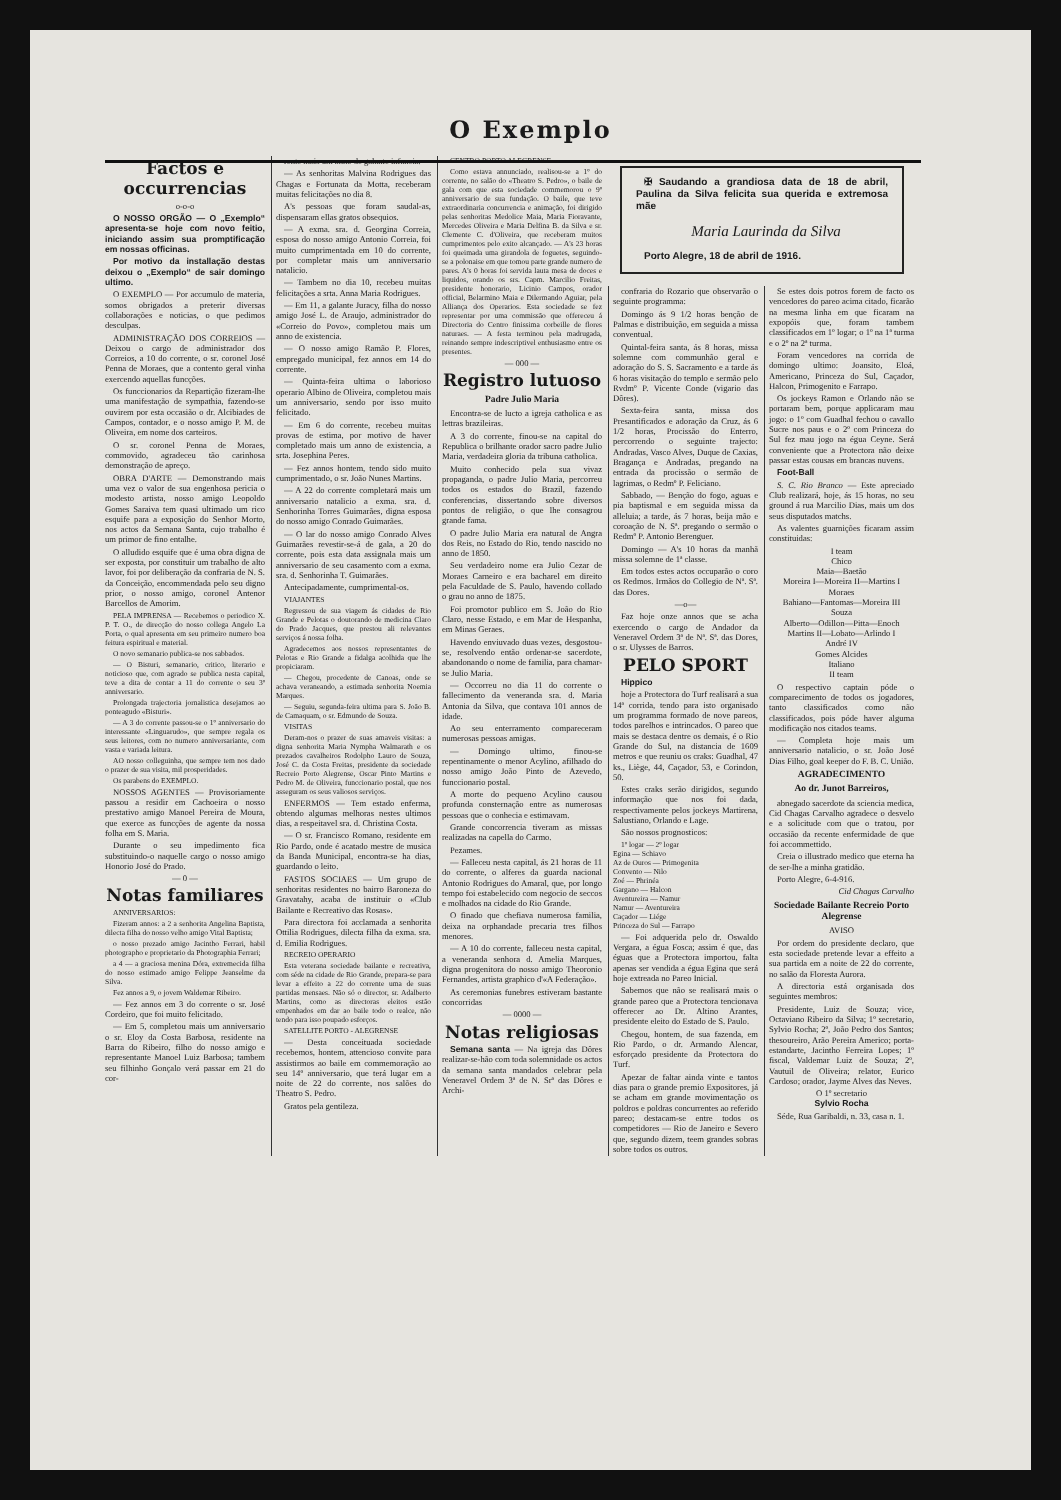O Exemplo
Factos e occurrencias
o-o-o
O NOSSO ORGÃO — O „Exemplo“ apresenta-se hoje com novo feitio, iniciando assim sua promptificação em nossas officinas.
Por motivo da installação destas deixou o „Exemplo“ de sair domingo ultimo.
O EXEMPLO — Por accumulo de materia, somos obrigados a preterir diversas collaborações e noticias, o que pedimos desculpas.
ADMINISTRAÇÃO DOS CORREIOS — Deixou o cargo de administrador dos Correios, a 10 do corrente, o sr. coronel José Penna de Moraes, que a contento geral vinha exercendo aquellas funcções.
Os funccionarios da Repartição fizeram-lhe uma manifestação de sympathia, fazendo-se ouvirem por esta occasião o dr. Alcibiades de Campos, contador, e o nosso amigo P. M. de Oliveira, em nome dos carteiros.
O sr. coronel Penna de Moraes, commovido, agradeceu tão carinhosa demonstração de apreço.
OBRA D'ARTE — Demonstrando mais uma vez o valor de sua engenhosa pericia o modesto artista, nosso amigo Leopoldo Gomes Saraiva tem quasi ultimado um rico esquife para a exposição do Senhor Morto, nos actos da Semana Santa, cujo trabalho é um primor de fino entalhe.
O alludido esquife que é uma obra digna de ser exposta, por constituir um trabalho de alto lavor, foi por deliberação da confraria de N. S. da Conceição, encommendada pelo seu digno prior, o nosso amigo, coronel Antenor Barcellos de Amorim.
PELA IMPRENSA — Recebemos o periodico X. P. T. O., de direcção do nosso collega Angelo La Porta, o qual apresenta em seu primeiro numero boa feitura espiritual e material.
O novo semanario publica-se nos sabbados.
— O Bisturi, semanario, critico, literario e noticioso que, com agrado se publica nesta capital, teve a dita de contar a 11 do corrente o seu 3º anniversario.
Prolongada trajectoria jornalistica desejamos ao ponteagudo «Bisturi».
— A 3 do corrente passou-se o 1º anniversario do interessante «Linguarudo», que sempre regala os seus leitores, com no numero anniversariante, com vasta e variada leitura.
AO nosso colleguinha, que sempre tem nos dado o prazer de sua visita, mil prosperidades.
Os parabens do EXEMPLO.
NOSSOS AGENTES — Provisoriamente passou a residir em Cachoeira o nosso prestativo amigo Manoel Pereira de Moura, que exerce as funcções de agente da nossa folha em S. Maria.
Durante o seu impedimento fica substituindo-o naquelle cargo o nosso amigo Honorio José do Prado.
— 0 —
Notas familiares
ANNIVERSARIOS:
Fizeram annos: a 2 a senhorita Angelina Baptista, dilecta filha do nosso velho amigo Vital Baptista;
o nosso prezado amigo Jacintho Ferrari, habil photographo e proprietario da Photographia Ferrari;
a 4 — a graciosa menina Dóra, extremecida filha do nosso estimado amigo Felippe Jeanselme da Silva.
Fez annos a 9, o jovem Waldemar Ribeiro.
— Fez annos em 3 do corrente o sr. José Cordeiro, que foi muito felicitado.
— Em 5, completou mais um anniversario o sr. Eloy da Costa Barbosa, residente na Barra do Ribeiro, filho do nosso amigo e representante Manoel Luiz Barbosa; tambem seu filhinho Gonçalo verá passar em 21 do cor-
rente mais um anno de galante infancia.
— As senhoritas Malvina Rodrigues das Chagas e Fortunata da Motta, receberam muitas felicitações no dia 8.
A's pessoas que foram saudal-as, dispensaram ellas gratos obsequios.
— A exma. sra. d. Georgina Correia, esposa do nosso amigo Antonio Correia, foi muito cumprimentada em 10 do corrente, por completar mais um anniversario natalicio.
— Tambem no dia 10, recebeu muitas felicitações a srta. Anna Maria Rodrigues.
— Em 11, a galante Juracy, filha do nosso amigo José L. de Araujo, administrador do «Correio do Povo», completou mais um anno de existencia.
— O nosso amigo Ramão P. Flores, empregado municipal, fez annos em 14 do corrente.
— Quinta-feira ultima o laborioso operario Albino de Oliveira, completou mais um anniversario, sendo por isso muito felicitado.
— Em 6 do corrente, recebeu muitas provas de estima, por motivo de haver completado mais um anno de existencia, a srta. Josephina Peres.
— Fez annos hontem, tendo sido muito cumprimentado, o sr. João Nunes Martins.
— A 22 do corrente completará mais um anniversario natalicio a exma. sra. d. Senhorinha Torres Guimarães, digna esposa do nosso amigo Conrado Guimarães.
— O lar do nosso amigo Conrado Alves Guimarães revestir-se-á de gala, a 20 do corrente, pois esta data assignala mais um anniversario de seu casamento com a exma. sra. d. Senhorinha T. Guimarães.
Antecipadamente, cumprimental-os.
VIAJANTES
Regressou de sua viagem ás cidades de Rio Grande e Pelotas o doutorando de medicina Claro do Prado Jacques, que prestou ali relevantes serviços á nossa folha.
Agradecemos aos nossos representantes de Pelotas e Rio Grande a fidalga acolhida que lhe propiciaram.
— Chegou, procedente de Canoas, onde se achava veraneando, a estimada senhorita Noemia Marques.
— Seguiu, segunda-feira ultima para S. João B. de Camaquam, o sr. Edmundo de Souza.
VISITAS
Deram-nos o prazer de suas amaveis visitas: a digna senhorita Maria Nympha Walmarath e os prezados cavalheiros Rodolpho Lauro de Souza, José C. da Costa Freitas, presidente da sociedade Recreio Porto Alegrense, Oscar Pinto Martins e Pedro M. de Oliveira, funccionario postal, que nos asseguram os seus valiosos serviços.
ENFERMOS — Tem estado enferma, obtendo algumas melhoras nestes ultimos dias, a respeitavel sra. d. Christina Costa.
— O sr. Francisco Romano, residente em Rio Pardo, onde é acatado mestre de musica da Banda Municipal, encontra-se ha dias, guardando o leito.
FASTOS SOCIAES — Um grupo de senhoritas residentes no bairro Baroneza do Gravatahy, acaba de instituir o «Club Bailante e Recreativo das Rosas».
Para directora foi acclamada a senhorita Ottilia Rodrigues, dilecta filha da exma. sra. d. Emilia Rodrigues.
RECREIO OPERARIO
Esta veterana sociedade bailante e recreativa, com séde na cidade de Rio Grande, prepara-se para levar a effeito a 22 do corrente uma de suas partidas mensaes. Não só o director, sr. Adalberto Martins, como as directoras eleitos estão empenhados em dar ao baile todo o realce, não tendo para isso poupado esforços.
SATELLITE PORTO - ALEGRENSE
— Desta conceituada sociedade recebemos, hontem, attencioso convite para assistirmos ao baile em commemoração ao seu 14º anniversario, que terá lugar em a noite de 22 do corrente, nos salões do Theatro S. Pedro.
Gratos pela gentileza.
CENTRO PORTO ALEGRENSE
Como estava annunciado, realisou-se a 1º do corrente, no salão do «Theatro S. Pedro», o baile de gala com que esta sociedade commemorou o 9º anniversario de sua fundação. O baile, que teve extraordinaria concurrencia e animação, foi dirigido pelas senhoritas Medolice Maia, Maria Fioravante, Mercedes Oliveira e Maria Delfina B. da Silva e sr. Clemente C. d'Oliveira, que receberam muitos cumprimentos pelo exito alcançado. — A's 23 horas foi queimada uma girandola de foguetes, seguindo-se a polonaise em que tomou parte grande numero de pares. A's 0 horas foi servida lauta mesa de doces e liquidos, orando os srs. Capm. Marcilio Freitas, presidente honorario, Licinio Campos, orador official, Belarmino Maia e Dilermando Aguiar, pela Alliança dos Operarios. Esta sociedade se fez representar por uma commissão que offereceu á Directoria do Centro finissima corbeille de flores naturaes. — A festa terminou pela madrugada, reinando sempre indescriptivel enthusiasmo entre os presentes.
— 000 —
Registro lutuoso
Padre Julio Maria
Encontra-se de lucto a igreja catholica e as lettras brazileiras.
A 3 do corrente, finou-se na capital do Republica o brilhante orador sacro padre Julio Maria, verdadeira gloria da tribuna catholica.
Muito conhecido pela sua vivaz propaganda, o padre Julio Maria, percorreu todos os estados do Brazil, fazendo conferencias, dissertando sobre diversos pontos de religião, o que lhe consagrou grande fama.
O padre Julio Maria era natural de Angra dos Reis, no Estado do Rio, tendo nascido no anno de 1850.
Seu verdadeiro nome era Julio Cezar de Moraes Carneiro e era bacharel em direito pela Faculdade de S. Paulo, havendo collado o grau no anno de 1875.
Foi promotor publico em S. João do Rio Claro, nesse Estado, e em Mar de Hespanha, em Minas Geraes.
Havendo enviuvado duas vezes, desgostou-se, resolvendo então ordenar-se sacerdote, abandonando o nome de familia, para chamar-se Julio Maria.
— Occorreu no dia 11 do corrente o fallecimento da veneranda sra. d. Maria Antonia da Silva, que contava 101 annos de idade.
Ao seu enterramento compareceram numerosas pessoas amigas.
— Domingo ultimo, finou-se repentinamente o menor Acylino, afilhado do nosso amigo João Pinto de Azevedo, funccionario postal.
A morte do pequeno Acylino causou profunda consternação entre as numerosas pessoas que o conhecia e estimavam.
Grande concorrencia tiveram as missas realizadas na capella do Carmo.
Pezames.
— Falleceu nesta capital, ás 21 horas de 11 do corrente, o alferes da guarda nacional Antonio Rodrigues do Amaral, que, por longo tempo foi estabelecido com negocio de seccos e molhados na cidade do Rio Grande.
O finado que chefiava numerosa familia, deixa na orphandade precaria tres filhos menores.
— A 10 do corrente, falleceu nesta capital, a veneranda senhora d. Amelia Marques, digna progenitora do nosso amigo Theoronio Fernandes, artista graphico d'«A Federação».
As ceremonias funebres estiveram bastante concorridas
— 0000 —
Notas religiosas
Semana santa — Na igreja das Dôres realizar-se-hão com toda solemnidade os actos da semana santa mandados celebrar pela Veneravel Ordem 3ª de N. Srª das Dôres e Archi-
✠ Saudando a grandiosa data de 18 de abril, Paulina da Silva felicita sua querida e extremosa mãe
Maria Laurinda da Silva
Porto Alegre, 18 de abril de 1916.
confraria do Rozario que observarão o seguinte programma:
Domingo ás 9 1/2 horas benção de Palmas e distribuição, em seguida a missa conventual.
Quintal-feira santa, ás 8 horas, missa solemne com communhão geral e adoração do S. S. Sacramento e a tarde ás 6 horas visitação do templo e sermão pelo Rvdmº P. Vicente Conde (vigario das Dôres).
Sexta-feira santa, missa dos Presantificados e adoração da Cruz, ás 6 1/2 horas, Procissão do Enterro, percorrendo o seguinte trajecto: Andradas, Vasco Alves, Duque de Caxias, Bragança e Andradas, pregando na entrada da procissão o sermão de lagrimas, o Redmº P. Feliciano.
Sabbado, — Benção do fogo, aguas e pia baptismal e em seguida missa da alleluia; a tarde, ás 7 horas, beija mão e coroação de N. Sª. pregando o sermão o Redmº P. Antonio Berenguer.
Domingo — A's 10 horas da manhã missa solemne de 1ª classe.
Em todos estes actos occuparão o coro os Redmos. Irmãos do Collegio de Nª. Sª. das Dores.
—o—
Faz hoje onze annos que se acha exercendo o cargo de Andador da Veneravel Ordem 3ª de Nª. Sª. das Dores, o sr. Ulysses de Barros.
PELO SPORT
Hippico
hoje a Protectora do Turf realisará a sua 14ª corrida, tendo para isto organisado um programma formado de nove pareos, todos parelhos e intrincados. O pareo que mais se destaca dentre os demais, é o Rio Grande do Sul, na distancia de 1609 metros e que reuniu os craks: Guadhal, 47 ks., Liège, 44, Caçador, 53, e Corindon, 50.
Estes craks serão dirigidos, segundo informação que nos foi dada, respectivamente pelos jockeys Martirena, Salustiano, Orlando e Lage.
São nossos prognosticos:
1º logar — 2º logar
Egina — Schiavo
Az de Ouros — Primogenita
Convento — Nilo
Zoé — Phrinéa
Gargano — Halcon
Aventureira — Namur
Namur — Aventureira
Caçador — Liége
Princeza do Sul — Farrapo
— Foi adquerida pelo dr. Oswaldo Vergara, a égua Fosca; assim é que, das éguas que a Protectora importou, falta apenas ser vendida a égua Egina que será hoje extreada no Pareo Inicial.
Sabemos que não se realisará mais o grande pareo que a Protectora tencionava offerecer ao Dr. Altino Arantes, presidente eleito do Estado de S. Paulo.
Chegou, hontem, de sua fazenda, em Rio Pardo, o dr. Armando Alencar, esforçado presidente da Protectora do Turf.
Apezar de faltar ainda vinte e tantos dias para o grande premio Expositores, já se acham em grande movimentação os poldros e poldras concurrentes ao referido pareo; destacam-se entre todos os competidores — Rio de Janeiro e Severo que, segundo dizem, teem grandes sobras sobre todos os outros.
Se estes dois potros forem de facto os vencedores do pareo acima citado, ficarão na mesma linha em que ficaram na expopóis que, foram tambem classificados em 1º logar; o 1º na 1ª turma e o 2º na 2ª turma.
Foram vencedores na corrida de domingo ultimo: Joansito, Eloá, Americano, Princeza do Sul, Caçador, Halcon, Primogenito e Farrapo.
Os jockeys Ramon e Orlando não se portaram bem, porque applicaram mau jogo: o 1º com Guadhal fechou o cavallo Sucre nos paus e o 2º com Princeza do Sul fez mau jogo na égua Ceyne. Será conveniente que a Protectora não deixe passar estas cousas em brancas nuvens.
Foot-Ball
S. C. Rio Branco — Este apreciado Club realizará, hoje, ás 15 horas, no seu ground á rua Marcilio Dias, mais um dos seus disputados matchs.
As valentes guarnições ficaram assim constituidas:
I team
Chico
Maia—Baetão
Moreira I—Moreira II—Martins I
Moraes
Bahiano—Fantomas—Moreira III
Souza
Alberto—Odillon—Pitta—Enoch
Martins II—Lobato—Arlindo I
André IV
Gomes Alcides
Italiano
II team
O respectivo captain póde o comparecimento de todos os jogadores, tanto classificados como não classificados, pois póde haver alguma modificação nos citados teams.
— Completa hoje mais um anniversario natalicio, o sr. João José Dias Filho, goal keeper do F. B. C. União.
AGRADECIMENTO
Ao dr. Junot Barreiros,
abnegado sacerdote da sciencia medica, Cid Chagas Carvalho agradece o desvelo e a solicitude com que o tratou, por occasião da recente enfermidade de que foi accommettido.
Creia o illustrado medico que eterna ha de ser-lhe a minha gratidão.
Porto Alegre, 6-4-916.
Cid Chagas Carvalho
Sociedade Bailante Recreio Porto Alegrense
AVISO
Por ordem do presidente declaro, que esta sociedade pretende levar a effeito a sua partida em a noite de 22 do corrente, no salão da Floresta Aurora.
A directoria está organisada dos seguintes membros:
Presidente, Luiz de Souza; vice, Octaviano Ribeiro da Silva; 1º secretario, Sylvio Rocha; 2º, João Pedro dos Santos; thesoureiro, Arão Pereira Americo; porta-estandarte, Jacintho Ferreira Lopes; 1º fiscal, Valdemar Luiz de Souza; 2º, Vautuil de Oliveira; relator, Eurico Cardoso; orador, Jayme Alves das Neves.
O 1º secretario
Sylvio Rocha
Séde, Rua Garibaldi, n. 33, casa n. 1.